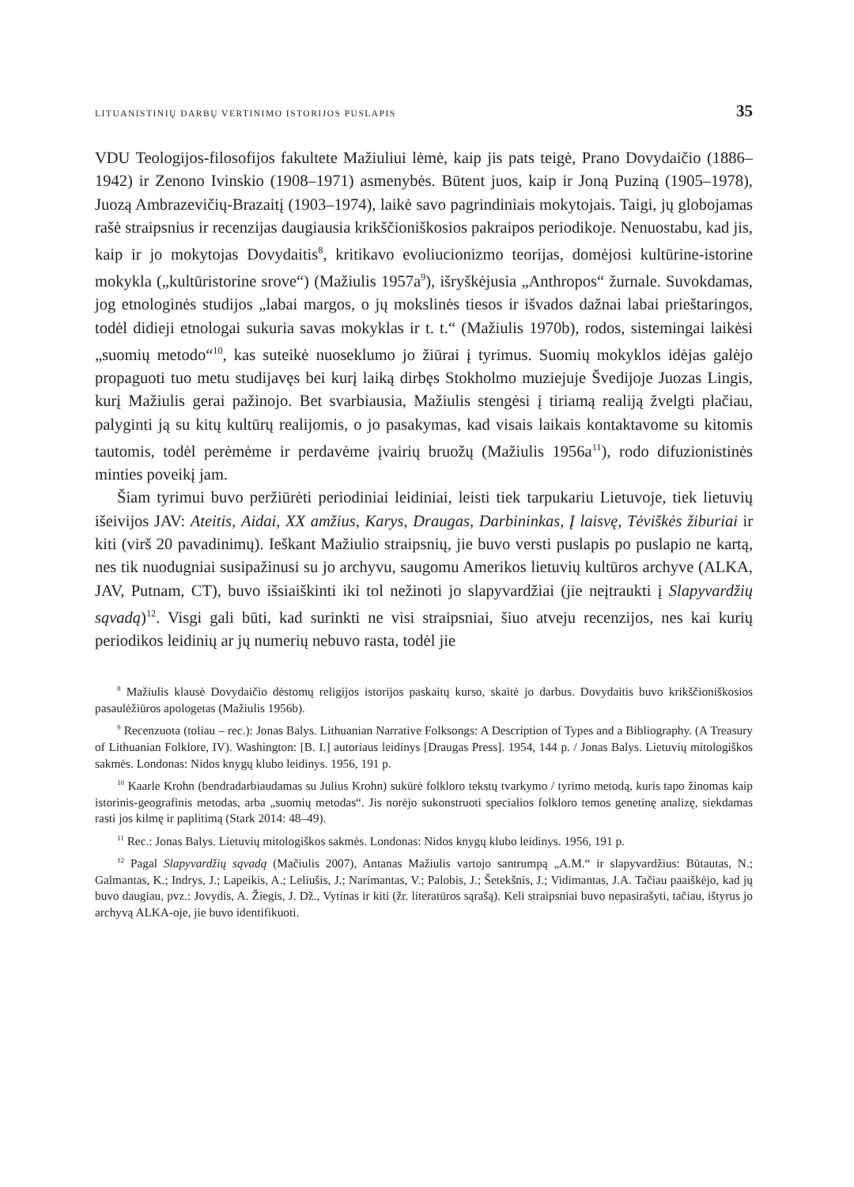LITUANISTINIŲ DARBŲ VERTINIMO ISTORIJOS PUSLAPIS 35
VDU Teologijos-filosofijos fakultete Mažiuliui lėmė, kaip jis pats teigė, Prano Dovydaičio (1886–1942) ir Zenono Ivinskio (1908–1971) asmenybės. Būtent juos, kaip ir Joną Puziną (1905–1978), Juozą Ambrazevičių-Brazaitį (1903–1974), laikė savo pagrindiniais mokytojais. Taigi, jų globojamas rašė straipsnius ir recenzijas daugiausia krikščioniškosios pakraipos periodikoje. Nenuostabu, kad jis, kaip ir jo mokytojas Dovydaitis<sup>8</sup>, kritikavo evoliucionizmo teorijas, domėjosi kultūrine-istorine mokykla („kultūristorine srove“) (Mažiulis 1957a<sup>9</sup>), išryškėjusia „Anthropos“ žurnale. Suvokdamas, jog etnologinės studijos „labai margos, o jų mokslinės tiesos ir išvados dažnai labai prieštaringos, todėl didieji etnologai sukuria savas mokyklas ir t. t.“ (Mažiulis 1970b), rodos, sistemingai laikėsi „suomių metodo“<sup>10</sup>, kas suteikė nuoseklumo jo žiūrai į tyrimus. Suomių mokyklos idėjas galėjo propaguoti tuo metu studijavęs bei kurį laiką dirbęs Stokholmo muziejuje Švedijoje Juozas Lingis, kurį Mažiulis gerai pažinojo. Bet svarbiausia, Mažiulis stengėsi į tiriamą realiją žvelgti plačiau, palyginti ją su kitų kultūrų realijomis, o jo pasakymas, kad visais laikais kontaktavome su kitomis tautomis, todėl perėmėme ir perdavėme įvairių bruožų (Mažiulis 1956a<sup>11</sup>), rodo difuzionistinės minties poveikį jam.
Šiam tyrimui buvo peržiūrėti periodiniai leidiniai, leisti tiek tarpukariu Lietuvoje, tiek lietuvių išeivijos JAV: Ateitis, Aidai, XX amžius, Karys, Draugas, Darbininkas, Į laisvę, Tėviškės žiburiai ir kiti (virš 20 pavadinimų). Ieškant Mažiulio straipsnių, jie buvo versti puslapis po puslapio ne kartą, nes tik nuodugniai susipažinusi su jo archyvu, saugomu Amerikos lietuvių kultūros archyve (ALKA, JAV, Putnam, CT), buvo išsiaiškinti iki tol nežinoti jo slapyvardžiai (jie neįtraukti į Slapyvardžių sąvadą)<sup>12</sup>. Visgi gali būti, kad surinkti ne visi straipsniai, šiuo atveju recenzijos, nes kai kurių periodikos leidinių ar jų numerių nebuvo rasta, todėl jie
<sup>8</sup> Mažiulis klausė Dovydaičio dėstomų religijos istorijos paskaitų kurso, skaitė jo darbus. Dovydaitis buvo krikščioniškosios pasaulėžiūros apologetas (Mažiulis 1956b).
<sup>9</sup> Recenzuota (toliau – rec.): Jonas Balys. Lithuanian Narrative Folksongs: A Description of Types and a Bibliography. (A Treasury of Lithuanian Folklore, IV). Washington: [B. I.] autoriaus leidinys [Draugas Press]. 1954, 144 p. / Jonas Balys. Lietuvių mitologiškos sakmės. Londonas: Nidos knygų klubo leidinys. 1956, 191 p.
<sup>10</sup> Kaarle Krohn (bendradarbiaudamas su Julius Krohn) sukūrė folkloro tekstų tvarkymo / tyrimo metodą, kuris tapo žinomas kaip istorinis-geografinis metodas, arba „suomių metodas“. Jis norėjo sukonstruoti specialios folkloro temos genetinę analizę, siekdamas rasti jos kilmę ir paplitimą (Stark 2014: 48–49).
<sup>11</sup> Rec.: Jonas Balys. Lietuvių mitologiškos sakmės. Londonas: Nidos knygų klubo leidinys. 1956, 191 p.
<sup>12</sup> Pagal Slapyvardžių sąvadą (Mačiulis 2007), Antanas Mažiulis vartojo santrumpą „A.M.“ ir slapyvardžius: Būtautas, N.; Galmantas, K.; Indrys, J.; Lapeikis, A.; Leliušis, J.; Narimantas, V.; Palobis, J.; Šetekšnis, J.; Vidimantas, J.A. Tačiau paaiškėjo, kad jų buvo daugiau, pvz.: Jovydis, A. Žiegis, J. Dž., Vytinas ir kiti (žr. literatūros sąrašą). Keli straipsniai buvo nepasirašyti, tačiau, ištyrus jo archyvą ALKA-oje, jie buvo identifikuoti.